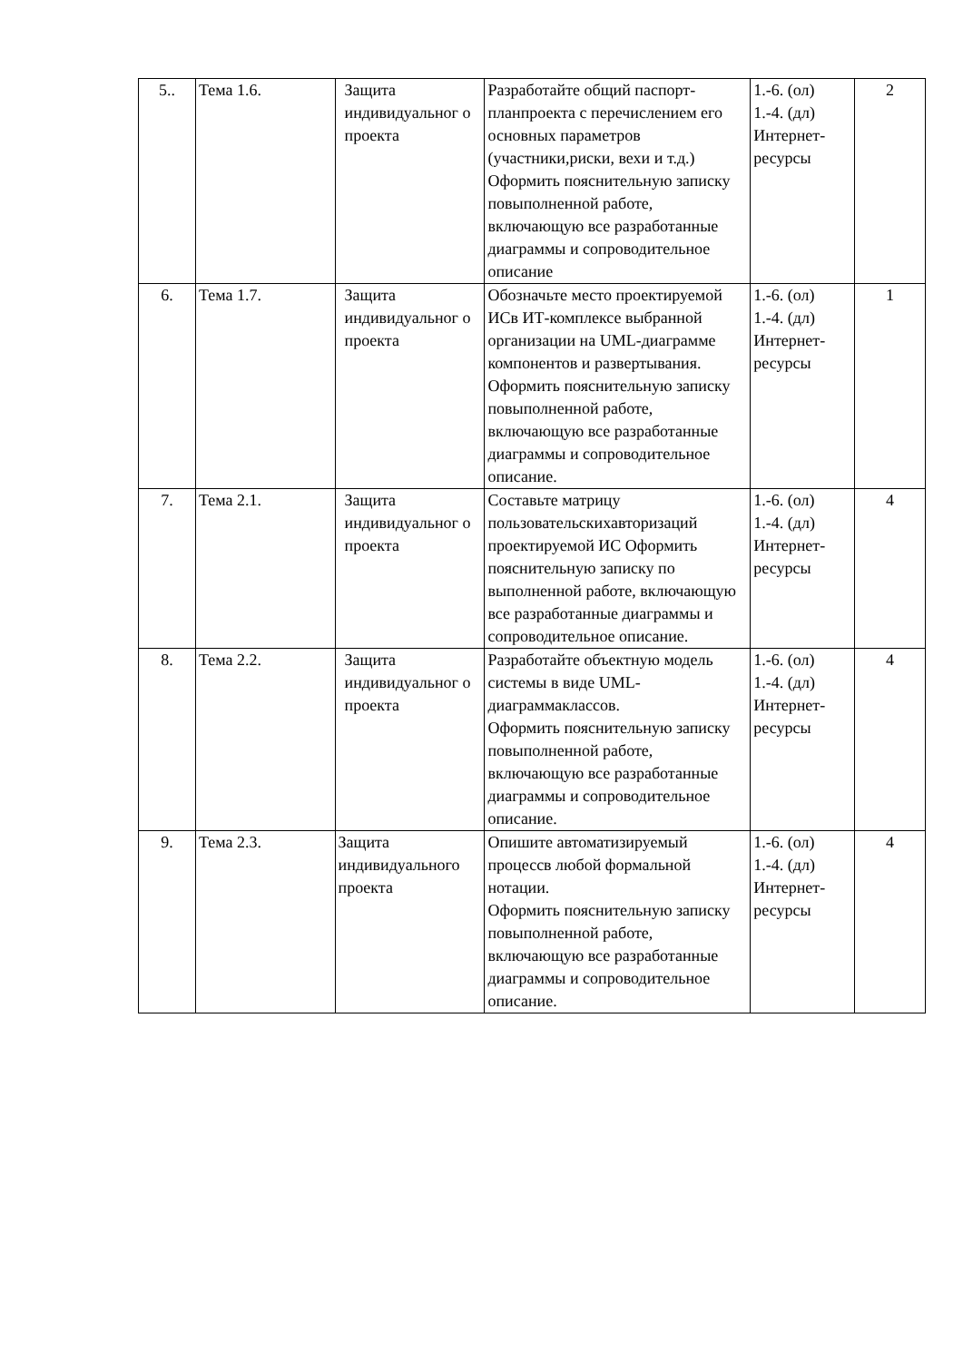| 5.. | Тема 1.6. | Защита индивидуальног о проекта | Разработайте общий паспорт-планпроекта с перечислением его основных параметров (участники,риски, вехи и т.д.) Оформить пояснительную записку повыполненной работе, включающую все разработанные диаграммы и сопроводительное описание | 1.-6. (ол) 1.-4. (дл) Интернет-ресурсы | 2 |
| 6. | Тема 1.7. | Защита индивидуальног о проекта | Обозначьте место проектируемой ИСв ИТ-комплексе выбранной организации на UML-диаграмме компонентов и развертывания. Оформить пояснительную записку повыполненной работе, включающую все разработанные диаграммы и сопроводительное описание. | 1.-6. (ол) 1.-4. (дл) Интернет-ресурсы | 1 |
| 7. | Тема 2.1. | Защита индивидуальног о проекта | Составьте матрицу пользовательскихавторизаций проектируемой ИС Оформить пояснительную записку по выполненной работе, включающую все разработанные диаграммы и сопроводительное описание. | 1.-6. (ол) 1.-4. (дл) Интернет-ресурсы | 4 |
| 8. | Тема 2.2. | Защита индивидуальног о проекта | Разработайте объектную модель системы в виде UML-диаграммаклассов. Оформить пояснительную записку повыполненной работе, включающую все разработанные диаграммы и сопроводительное описание. | 1.-6. (ол) 1.-4. (дл) Интернет-ресурсы | 4 |
| 9. | Тема 2.3. | Защита индивидуального проекта | Опишите автоматизируемый процессв любой формальной нотации. Оформить пояснительную записку повыполненной работе, включающую все разработанные диаграммы и сопроводительное описание. | 1.-6. (ол) 1.-4. (дл) Интернет-ресурсы | 4 |